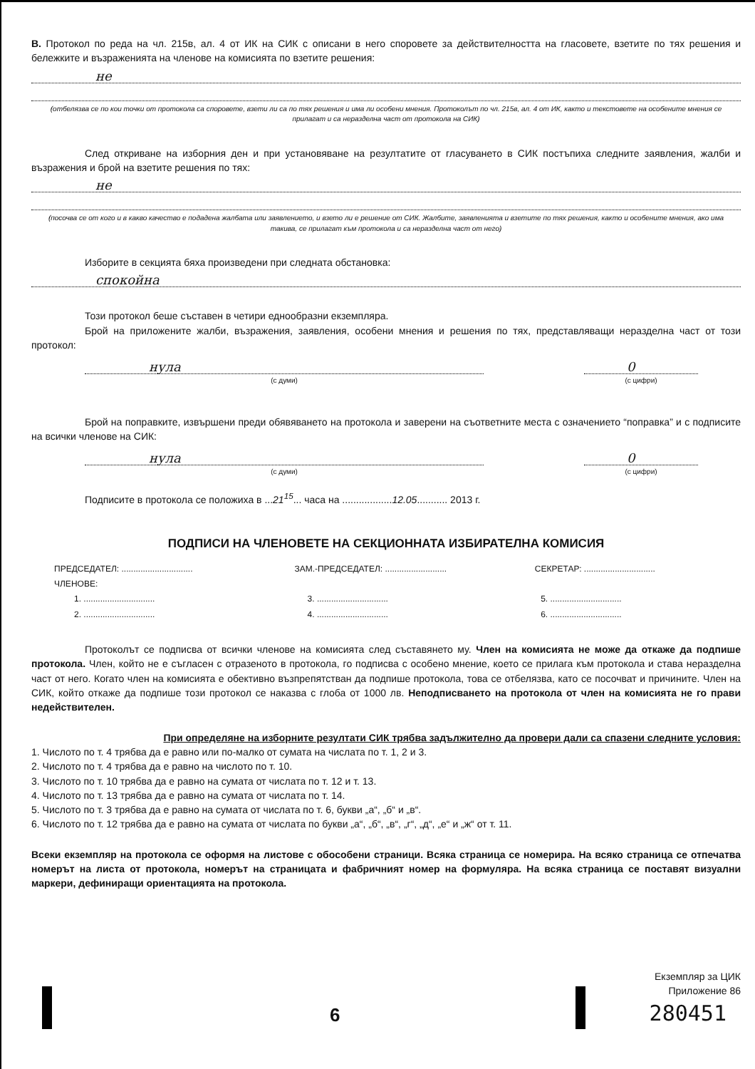В. Протокол по реда на чл. 215в, ал. 4 от ИК на СИК с описани в него споровете за действителността на гласовете, взетите по тях решения и бележките и възраженията на членове на комисията по взетите решения:
не
(отбелязва се по кои точки от протокола са споровете, взети ли са по тях решения и има ли особени мнения. Протоколът по чл. 215в, ал. 4 от ИК, както и текстовете на особените мнения се прилагат и са неразделна част от протокола на СИК)
След откриване на изборния ден и при установяване на резултатите от гласуването в СИК постъпиха следните заявления, жалби и възражения и брой на взетите решения по тях:
не
(посочва се от кого и в какво качество е подадена жалбата или заявлението, и взето ли е решение от СИК. Жалбите, заявленията и взетите по тях решения, както и особените мнения, ако има такива, се прилагат към протокола и са неразделна част от него)
Изборите в секцията бяха произведени при следната обстановка:
спокойна
Този протокол беше съставен в четири еднообразни екземпляра.
Брой на приложените жалби, възражения, заявления, особени мнения и решения по тях, представляващи неразделна част от този протокол:
нула
(с думи)
0
(с цифри)
Брой на поправките, извършени преди обявяването на протокола и заверени на съответните места с означението “поправка” и с подписите на всички членове на СИК:
нула
(с думи)
0
(с цифри)
Подписите в протокола се положиха в ...21<sup>15</sup>... часа на ..................12.05........... 2013 г.
ПОДПИСИ НА ЧЛЕНОВЕТЕ НА СЕКЦИОННАТА ИЗБИРАТЕЛНА КОМИСИЯ
ПРЕДСЕДАТЕЛ: ..............................
ЗАМ.-ПРЕДСЕДАТЕЛ: ..........................
СЕКРЕТАР: ..............................
ЧЛЕНОВЕ:
1. ..............................
3. ..............................
5. ..............................
2. ..............................
4. ..............................
6. ..............................
Протоколът се подписва от всички членове на комисията след съставянето му. Член на комисията не може да откаже да подпише протокола. Член, който не е съгласен с отразеното в протокола, го подписва с особено мнение, което се прилага към протокола и става неразделна част от него. Когато член на комисията е обективно възпрепятстван да подпише протокола, това се отбелязва, като се посочват и причините. Член на СИК, който откаже да подпише този протокол се наказва с глоба от 1000 лв. Неподписването на протокола от член на комисията не го прави недействителен.
При определяне на изборните резултати СИК трябва задължително да провери дали са спазени следните условия:
1. Числото по т. 4 трябва да е равно или по-малко от сумата на числата по т. 1, 2 и 3.
2. Числото по т. 4 трябва да е равно на числото по т. 10.
3. Числото по т. 10 трябва да е равно на сумата от числата по т. 12 и т. 13.
4. Числото по т. 13 трябва да е равно на сумата от числата по т. 14.
5. Числото по т. 3 трябва да е равно на сумата от числата по т. 6, букви „а“, „б“ и „в“.
6. Числото по т. 12 трябва да е равно на сумата от числата по букви „а“, „б“, „в“, „г“, „д“, „е“ и „ж“ от т. 11.
Всеки екземпляр на протокола се оформя на листове с обособени страници. Всяка страница се номерира. На всяко страница се отпечатва номерът на листа от протокола, номерът на страницата и фабричният номер на формуляра. На всяка страница се поставят визуални маркери, дефиниращи ориентацията на протокола.
6
Екземпляр за ЦИК
Приложение 86
280451